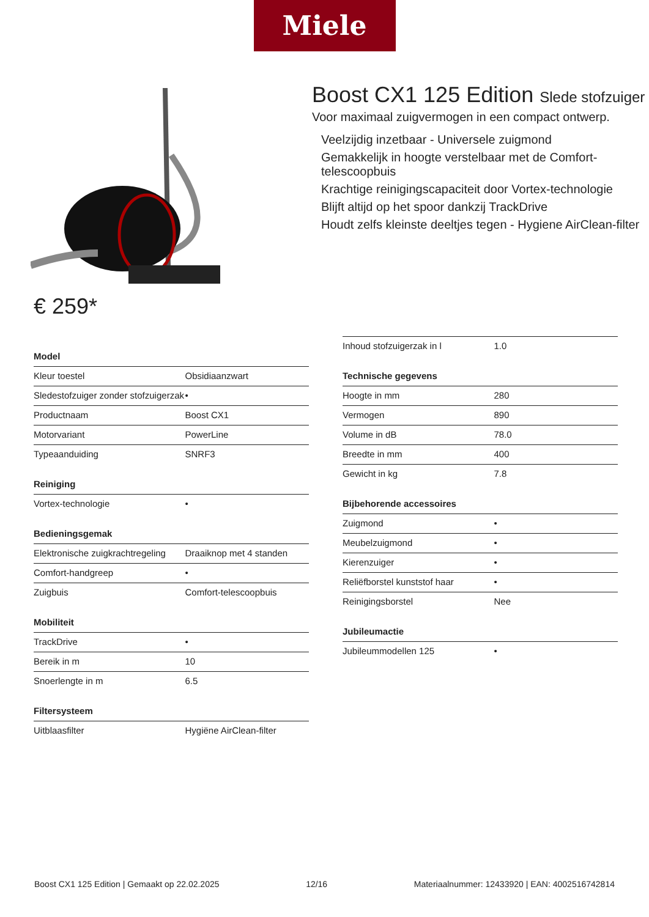Miele
Boost CX1 125 Edition Slede stofzuiger
Voor maximaal zuigvermogen in een compact ontwerp.
Veelzijdig inzetbaar - Universele zuigmond
Gemakkelijk in hoogte verstelbaar met de Comfort-telescoopbuis
Krachtige reinigingscapaciteit door Vortex-technologie
Blijft altijd op het spoor dankzij TrackDrive
Houdt zelfs kleinste deeltjes tegen - Hygiene AirClean-filter
€ 259*
Model
| Kleur toestel | Obsidiaanzwart |
| Sledestofzuiger zonder stofzuigerzak | • |
| Productnaam | Boost CX1 |
| Motorvariant | PowerLine |
| Typeaanduiding | SNRF3 |
Reiniging
| Vortex-technologie | • |
Bedieningsgemak
| Elektronische zuigkrachtregeling | Draaiknop met 4 standen |
| Comfort-handgreep | • |
| Zuigbuis | Comfort-telescoopbuis |
Mobiliteit
| TrackDrive | • |
| Bereik in m | 10 |
| Snoerlengte in m | 6.5 |
Filtersysteem
| Uitblaasfilter | Hygiëne AirClean-filter |
| Inhoud stofzuigerzak in l | 1.0 |
Technische gegevens
| Hoogte in mm | 280 |
| Vermogen | 890 |
| Volume in dB | 78.0 |
| Breedte in mm | 400 |
| Gewicht in kg | 7.8 |
Bijbehorende accessoires
| Zuigmond | • |
| Meubelzuigmond | • |
| Kierenzuiger | • |
| Reliëfborstel kunststof haar | • |
| Reinigingsborstel | Nee |
Jubileumactie
| Jubileummodellen 125 | • |
Boost CX1 125 Edition | Gemaakt op 22.02.2025 12/16 Materiaalnummer: 12433920 | EAN: 4002516742814